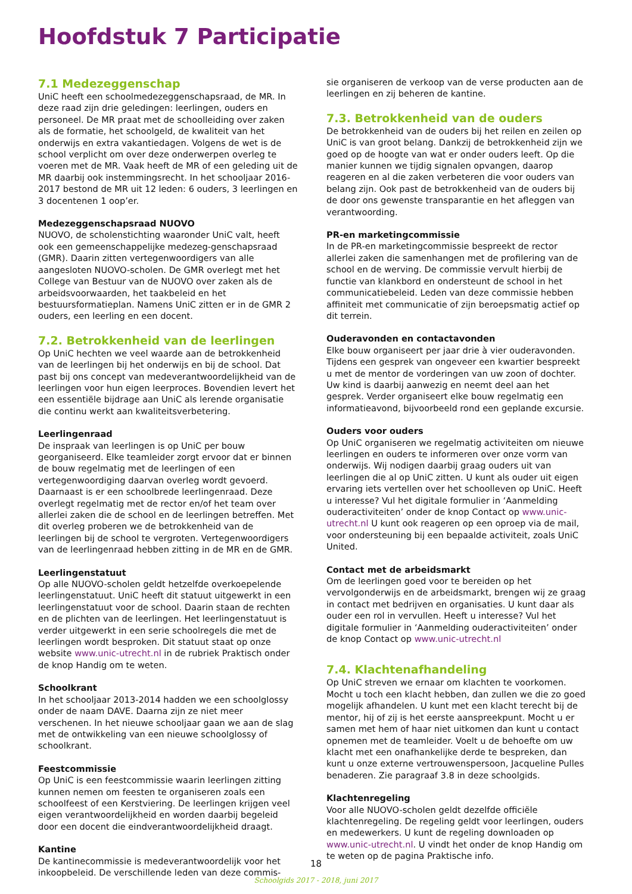Hoofdstuk 7 Participatie
7.1 Medezeggenschap
UniC heeft een schoolmedezeggenschapsraad, de MR. In deze raad zijn drie geledingen: leerlingen, ouders en personeel. De MR praat met de schoolleiding over zaken als de formatie, het schoolgeld, de kwaliteit van het onderwijs en extra vakantiedagen. Volgens de wet is de school verplicht om over deze onderwerpen overleg te voeren met de MR. Vaak heeft de MR of een geleding uit de MR daarbij ook instemmingsrecht. In het schooljaar 2016-2017 bestond de MR uit 12 leden: 6 ouders, 3 leerlingen en 3 docentenen 1 oop’er.
Medezeggenschapsraad NUOVO
NUOVO, de scholenstichting waaronder UniC valt, heeft ook een gemeenschappelijke medezeg-genschapsraad (GMR). Daarin zitten vertegenwoordigers van alle aangesloten NUOVO-scholen. De GMR overlegt met het College van Bestuur van de NUOVO over zaken als de arbeidsvoorwaarden, het taakbeleid en het bestuursformatieplan. Namens UniC zitten er in de GMR 2 ouders, een leerling en een docent.
7.2. Betrokkenheid van de leerlingen
Op UniC hechten we veel waarde aan de betrokkenheid van de leerlingen bij het onderwijs en bij de school. Dat past bij ons concept van medeverantwoordelijkheid van de leerlingen voor hun eigen leerproces. Bovendien levert het een essentiële bijdrage aan UniC als lerende organisatie die continu werkt aan kwaliteitsverbetering.
Leerlingenraad
De inspraak van leerlingen is op UniC per bouw georganiseerd. Elke teamleider zorgt ervoor dat er binnen de bouw regelmatig met de leerlingen of een vertegenwoordiging daarvan overleg wordt gevoerd. Daarnaast is er een schoolbrede leerlingenraad. Deze overlegt regelmatig met de rector en/of het team over allerlei zaken die de school en de leerlingen betreffen. Met dit overleg proberen we de betrokkenheid van de leerlingen bij de school te vergroten. Vertegenwoordigers van de leerlingenraad hebben zitting in de MR en de GMR.
Leerlingenstatuut
Op alle NUOVO-scholen geldt hetzelfde overkoepelende leerlingenstatuut. UniC heeft dit statuut uitgewerkt in een leerlingenstatuut voor de school. Daarin staan de rechten en de plichten van de leerlingen. Het leerlingenstatuut is verder uitgewerkt in een serie schoolregels die met de leerlingen wordt besproken. Dit statuut staat op onze website www.unic-utrecht.nl in de rubriek Praktisch onder de knop Handig om te weten.
Schoolkrant
In het schooljaar 2013-2014 hadden we een schoolglossy onder de naam DAVE. Daarna zijn ze niet meer verschenen. In het nieuwe schooljaar gaan we aan de slag met de ontwikkeling van een nieuwe schoolglossy of schoolkrant.
Feestcommissie
Op UniC is een feestcommissie waarin leerlingen zitting kunnen nemen om feesten te organiseren zoals een schoolfeest of een Kerstviering. De leerlingen krijgen veel eigen verantwoordelijkheid en worden daarbij begeleid door een docent die eindverantwoordelijkheid draagt.
Kantine
De kantinecommissie is medeverantwoordelijk voor het inkoopbeleid. De verschillende leden van deze commis-
sie organiseren de verkoop van de verse producten aan de leerlingen en zij beheren de kantine.
7.3. Betrokkenheid van de ouders
De betrokkenheid van de ouders bij het reilen en zeilen op UniC is van groot belang. Dankzij de betrokkenheid zijn we goed op de hoogte van wat er onder ouders leeft. Op die manier kunnen we tijdig signalen opvangen, daarop reageren en al die zaken verbeteren die voor ouders van belang zijn. Ook past de betrokkenheid van de ouders bij de door ons gewenste transparantie en het afleggen van verantwoording.
PR-en marketingcommissie
In de PR-en marketingcommissie bespreekt de rector allerlei zaken die samenhangen met de profilering van de school en de werving. De commissie vervult hierbij de functie van klankbord en ondersteunt de school in het communicatiebeleid. Leden van deze commissie hebben affiniteit met communicatie of zijn beroepsmatig actief op dit terrein.
Ouderavonden en contactavonden
Elke bouw organiseert per jaar drie à vier ouderavonden. Tijdens een gesprek van ongeveer een kwartier bespreekt u met de mentor de vorderingen van uw zoon of dochter. Uw kind is daarbij aanwezig en neemt deel aan het gesprek. Verder organiseert elke bouw regelmatig een informatieavond, bijvoorbeeld rond een geplande excursie.
Ouders voor ouders
Op UniC organiseren we regelmatig activiteiten om nieuwe leerlingen en ouders te informeren over onze vorm van onderwijs. Wij nodigen daarbij graag ouders uit van leerlingen die al op UniC zitten. U kunt als ouder uit eigen ervaring iets vertellen over het schoolleven op UniC. Heeft u interesse? Vul het digitale formulier in ‘Aanmelding ouderactiviteiten’ onder de knop Contact op www.unic-utrecht.nl U kunt ook reageren op een oproep via de mail, voor ondersteuning bij een bepaalde activiteit, zoals UniC United.
Contact met de arbeidsmarkt
Om de leerlingen goed voor te bereiden op het vervolgonderwijs en de arbeidsmarkt, brengen wij ze graag in contact met bedrijven en organisaties. U kunt daar als ouder een rol in vervullen. Heeft u interesse? Vul het digitale formulier in ‘Aanmelding ouderactiviteiten’ onder de knop Contact op www.unic-utrecht.nl
7.4. Klachtenafhandeling
Op UniC streven we ernaar om klachten te voorkomen. Mocht u toch een klacht hebben, dan zullen we die zo goed mogelijk afhandelen. U kunt met een klacht terecht bij de mentor, hij of zij is het eerste aanspreekpunt. Mocht u er samen met hem of haar niet uitkomen dan kunt u contact opnemen met de teamleider. Voelt u de behoefte om uw klacht met een onafhankelijke derde te bespreken, dan kunt u onze externe vertrouwenspersoon, Jacqueline Pulles benaderen. Zie paragraaf 3.8 in deze schoolgids.
Klachtenregeling
Voor alle NUOVO-scholen geldt dezelfde officiële klachtenregeling. De regeling geldt voor leerlingen, ouders en medewerkers. U kunt de regeling downloaden op www.unic-utrecht.nl. U vindt het onder de knop Handig om te weten op de pagina Praktische info.
18
Schoolgids 2017 - 2018, juni 2017